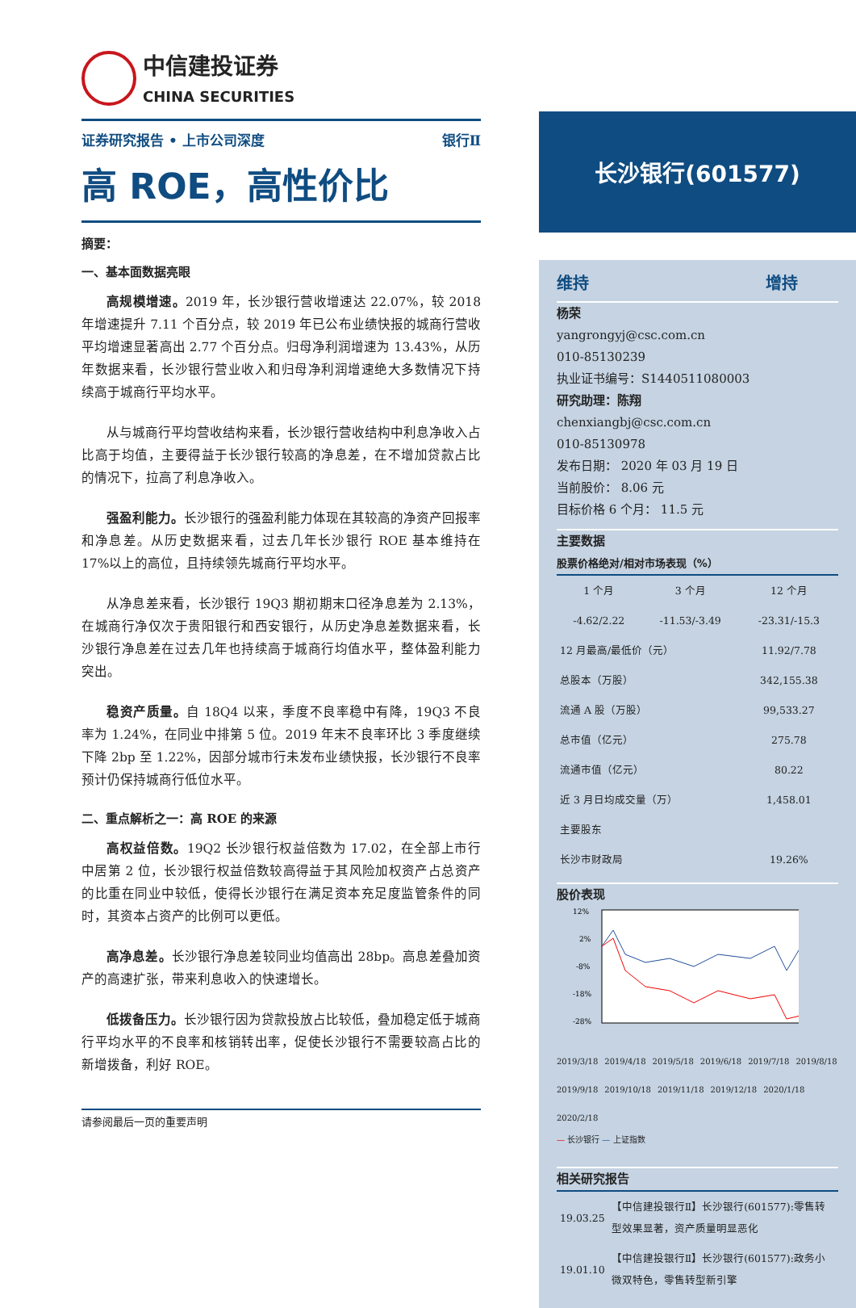中信建投证券
CHINA SECURITIES
证券研究报告 • 上市公司深度 银行Ⅱ
高 ROE，高性价比
摘要：
一、基本面数据亮眼
高规模增速。2019 年，长沙银行营收增速达 22.07%，较 2018 年增速提升 7.11 个百分点，较 2019 年已公布业绩快报的城商行营收平均增速显著高出 2.77 个百分点。归母净利润增速为 13.43%，从历年数据来看，长沙银行营业收入和归母净利润增速绝大多数情况下持续高于城商行平均水平。
从与城商行平均营收结构来看，长沙银行营收结构中利息净收入占比高于均值，主要得益于长沙银行较高的净息差，在不增加贷款占比的情况下，拉高了利息净收入。
强盈利能力。长沙银行的强盈利能力体现在其较高的净资产回报率和净息差。从历史数据来看，过去几年长沙银行 ROE 基本维持在 17%以上的高位，且持续领先城商行平均水平。
从净息差来看，长沙银行 19Q3 期初期末口径净息差为 2.13%，在城商行净仅次于贵阳银行和西安银行，从历史净息差数据来看，长沙银行净息差在过去几年也持续高于城商行均值水平，整体盈利能力突出。
稳资产质量。自 18Q4 以来，季度不良率稳中有降，19Q3 不良率为 1.24%，在同业中排第 5 位。2019 年末不良率环比 3 季度继续下降 2bp 至 1.22%，因部分城市行未发布业绩快报，长沙银行不良率预计仍保持城商行低位水平。
二、重点解析之一：高 ROE 的来源
高权益倍数。19Q2 长沙银行权益倍数为 17.02，在全部上市行中居第 2 位，长沙银行权益倍数较高得益于其风险加权资产占总资产的比重在同业中较低，使得长沙银行在满足资本充足度监管条件的同时，其资本占资产的比例可以更低。
高净息差。长沙银行净息差较同业均值高出 28bp。高息差叠加资产的高速扩张，带来利息收入的快速增长。
低拨备压力。长沙银行因为贷款投放占比较低，叠加稳定低于城商行平均水平的不良率和核销转出率，促使长沙银行不需要较高占比的新增拨备，利好 ROE。
请参阅最后一页的重要声明
长沙银行(601577)
维持 增持
杨荣
yangrongyj@csc.com.cn
010-85130239
执业证书编号：S1440511080003
研究助理：陈翔
chenxiangbj@csc.com.cn
010-85130978
发布日期： 2020 年 03 月 19 日
当前股价： 8.06 元
目标价格 6 个月： 11.5 元
主要数据
股票价格绝对/相对市场表现（%）
| 1 个月 | 3 个月 | 12 个月 |
| -4.62/2.22 | -11.53/-3.49 | -23.31/-15.3 |
| 12 月最高/最低价（元） | | 11.92/7.78 |
| 总股本（万股） | | 342,155.38 |
| 流通 A 股（万股） | | 99,533.27 |
| 总市值（亿元） | | 275.78 |
| 流通市值（亿元） | | 80.22 |
| 近 3 月日均成交量（万） | | 1,458.01 |
| 主要股东 | | |
| 长沙市财政局 | | 19.26% |
股价表现
12%
2%
-8%
-18%
-28%
2019/3/18 2019/4/18 2019/5/18 2019/6/18 2019/7/18 2019/8/18 2019/9/18 2019/10/18 2019/11/18 2019/12/18 2020/1/18 2020/2/18
— 长沙银行 — 上证指数
相关研究报告
| 19.03.25 | 【中信建投银行Ⅱ】长沙银行(601577):零售转型效果显著，资产质量明显恶化 |
| 19.01.10 | 【中信建投银行Ⅱ】长沙银行(601577):政务小微双特色，零售转型新引擎 |